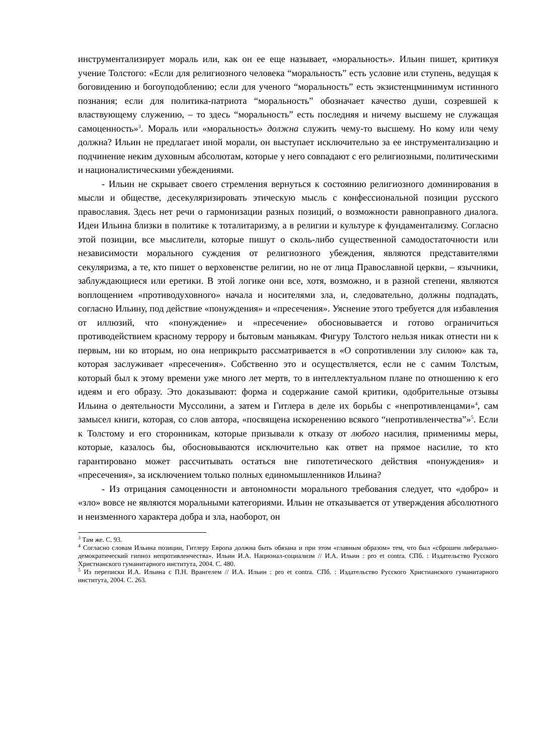инструментализирует мораль или, как он ее еще называет, «моральность». Ильин пишет, критикуя учение Толстого: «Если для религиозного человека “моральность” есть условие или ступень, ведущая к боговидению и богоуподоблению; если для ученого “моральность” есть экзистенцминимум истинного познания; если для политика-патриота “моральность” обозначает качество души, созревшей к властвующему служению, – то здесь “моральность” есть последняя и ничему высшему не служащая самоценность»<sup>3</sup>. Мораль или «моральность» должна служить чему-то высшему. Но кому или чему должна? Ильин не предлагает иной морали, он выступает исключительно за ее инструментализацию и подчинение неким духовным абсолютам, которые у него совпадают с его религиозными, политическими и националистическими убеждениями.
- Ильин не скрывает своего стремления вернуться к состоянию религиозного доминирования в мысли и обществе, десекуляризировать этическую мысль с конфессиональной позиции русского православия. Здесь нет речи о гармонизации разных позиций, о возможности равноправного диалога. Идеи Ильина близки в политике к тоталитаризму, а в религии и культуре к фундаментализму. Согласно этой позиции, все мыслители, которые пишут о сколь-либо существенной самодостаточности или независимости морального суждения от религиозного убеждения, являются представителями секуляризма, а те, кто пишет о верховенстве религии, но не от лица Православной церкви, – язычники, заблуждающиеся или еретики. В этой логике они все, хотя, возможно, и в разной степени, являются воплощением «противодуховного» начала и носителями зла, и, следовательно, должны подпадать, согласно Ильину, под действие «понуждения» и «пресечения». Уяснение этого требуется для избавления от иллюзий, что «понуждение» и «пресечение» обосновывается и готово ограничиться противодействием красному террору и бытовым маньякам. Фигуру Толстого нельзя никак отнести ни к первым, ни ко вторым, но она неприкрыто рассматривается в «О сопротивлении злу силою» как та, которая заслуживает «пресечения». Собственно это и осуществляется, если не с самим Толстым, который был к этому времени уже много лет мертв, то в интеллектуальном плане по отношению к его идеям и его образу. Это доказывают: форма и содержание самой критики, одобрительные отзывы Ильина о деятельности Муссолини, а затем и Гитлера в деле их борьбы с «непротивленцами»<sup>4</sup>, сам замысел книги, которая, со слов автора, «посвящена искоренению всякого “непротивленчества”»<sup>5</sup>. Если к Толстому и его сторонникам, которые призывали к отказу от любого насилия, применимы меры, которые, казалось бы, обосновываются исключительно как ответ на прямое насилие, то кто гарантировано может рассчитывать остаться вне гипотетического действия «понуждения» и «пресечения», за исключением только полных единомышленников Ильина?
- Из отрицания самоценности и автономности морального требования следует, что «добро» и «зло» вовсе не являются моральными категориями. Ильин не отказывается от утверждения абсолютного и неизменного характера добра и зла, наоборот, он
<sup>3</sup> Там же. С. 93.
<sup>4</sup> Согласно словам Ильина позиции, Гитлеру Европа должна быть обязана и при этом «главным образом» тем, что был «сброшен либерально-демократический гипноз непротивленчества». Ильин И.А. Национал-социализм // И.А. Ильин : pro et contra. СПб. : Издательство Русского Христианского гуманитарного института, 2004. С. 480.
<sup>5</sup> Из переписки И.А. Ильина с П.Н. Врангелем // И.А. Ильин : pro et contra. СПб. : Издательство Русского Христианского гуманитарного института, 2004. С. 263.